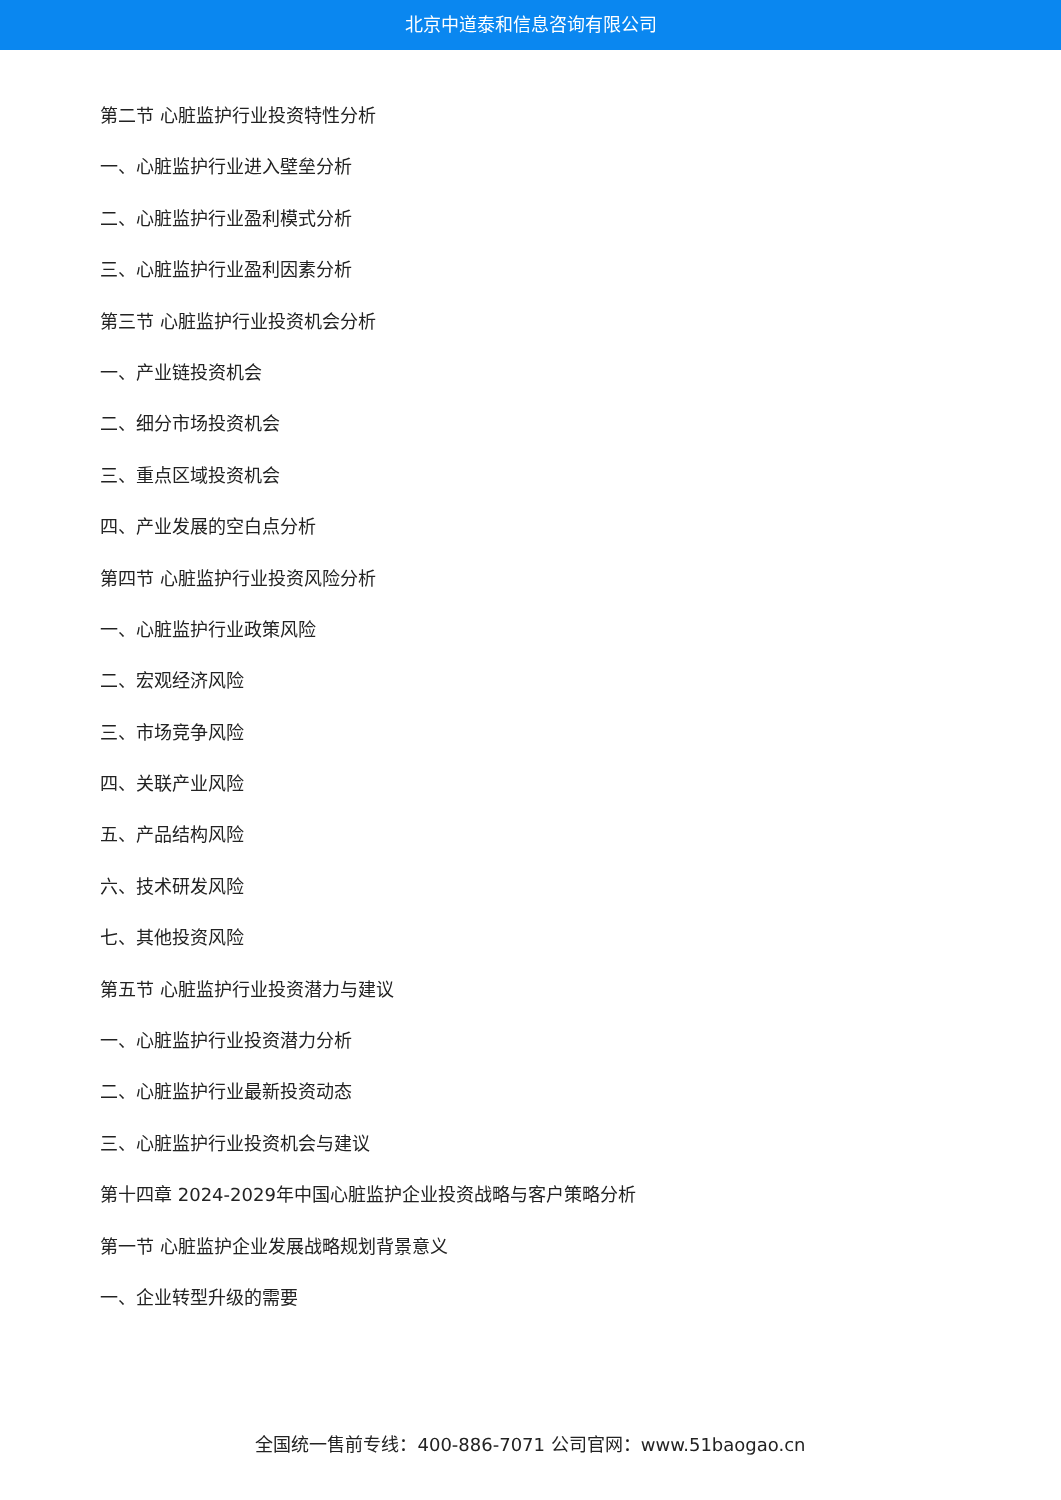北京中道泰和信息咨询有限公司
第二节 心脏监护行业投资特性分析
一、心脏监护行业进入壁垒分析
二、心脏监护行业盈利模式分析
三、心脏监护行业盈利因素分析
第三节 心脏监护行业投资机会分析
一、产业链投资机会
二、细分市场投资机会
三、重点区域投资机会
四、产业发展的空白点分析
第四节 心脏监护行业投资风险分析
一、心脏监护行业政策风险
二、宏观经济风险
三、市场竞争风险
四、关联产业风险
五、产品结构风险
六、技术研发风险
七、其他投资风险
第五节 心脏监护行业投资潜力与建议
一、心脏监护行业投资潜力分析
二、心脏监护行业最新投资动态
三、心脏监护行业投资机会与建议
第十四章 2024-2029年中国心脏监护企业投资战略与客户策略分析
第一节 心脏监护企业发展战略规划背景意义
一、企业转型升级的需要
全国统一售前专线：400-886-7071 公司官网：www.51baogao.cn